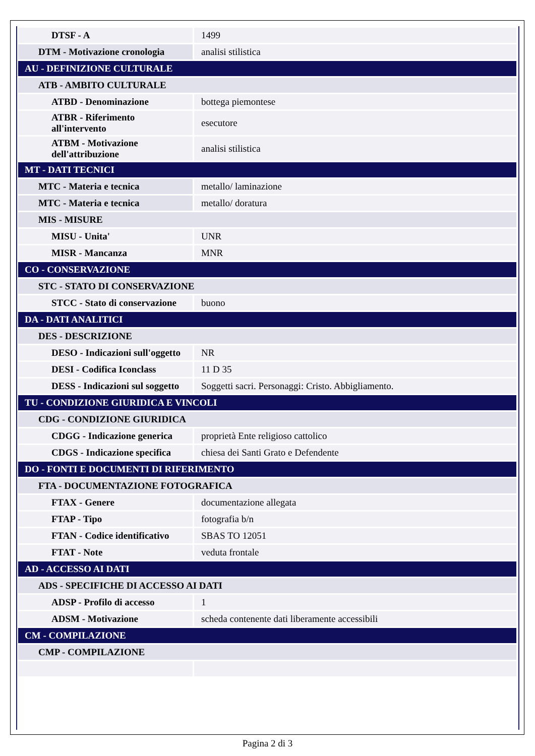| DTSF - A | 1499 |
| DTM - Motivazione cronologia | analisi stilistica |
| AU - DEFINIZIONE CULTURALE | |
| ATB - AMBITO CULTURALE | |
| ATBD - Denominazione | bottega piemontese |
| ATBR - Riferimento all'intervento | esecutore |
| ATBM - Motivazione dell'attribuzione | analisi stilistica |
| MT - DATI TECNICI | |
| MTC - Materia e tecnica | metallo/ laminazione |
| MTC - Materia e tecnica | metallo/ doratura |
| MIS - MISURE | |
| MISU - Unita' | UNR |
| MISR - Mancanza | MNR |
| CO - CONSERVAZIONE | |
| STC - STATO DI CONSERVAZIONE | |
| STCC - Stato di conservazione | buono |
| DA - DATI ANALITICI | |
| DES - DESCRIZIONE | |
| DESO - Indicazioni sull'oggetto | NR |
| DESI - Codifica Iconclass | 11 D 35 |
| DESS - Indicazioni sul soggetto | Soggetti sacri. Personaggi: Cristo. Abbigliamento. |
| TU - CONDIZIONE GIURIDICA E VINCOLI | |
| CDG - CONDIZIONE GIURIDICA | |
| CDGG - Indicazione generica | proprietà Ente religioso cattolico |
| CDGS - Indicazione specifica | chiesa dei Santi Grato e Defendente |
| DO - FONTI E DOCUMENTI DI RIFERIMENTO | |
| FTA - DOCUMENTAZIONE FOTOGRAFICA | |
| FTAX - Genere | documentazione allegata |
| FTAP - Tipo | fotografia b/n |
| FTAN - Codice identificativo | SBAS TO 12051 |
| FTAT - Note | veduta frontale |
| AD - ACCESSO AI DATI | |
| ADS - SPECIFICHE DI ACCESSO AI DATI | |
| ADSP - Profilo di accesso | 1 |
| ADSM - Motivazione | scheda contenente dati liberamente accessibili |
| CM - COMPILAZIONE | |
| CMP - COMPILAZIONE | |
Pagina 2 di 3